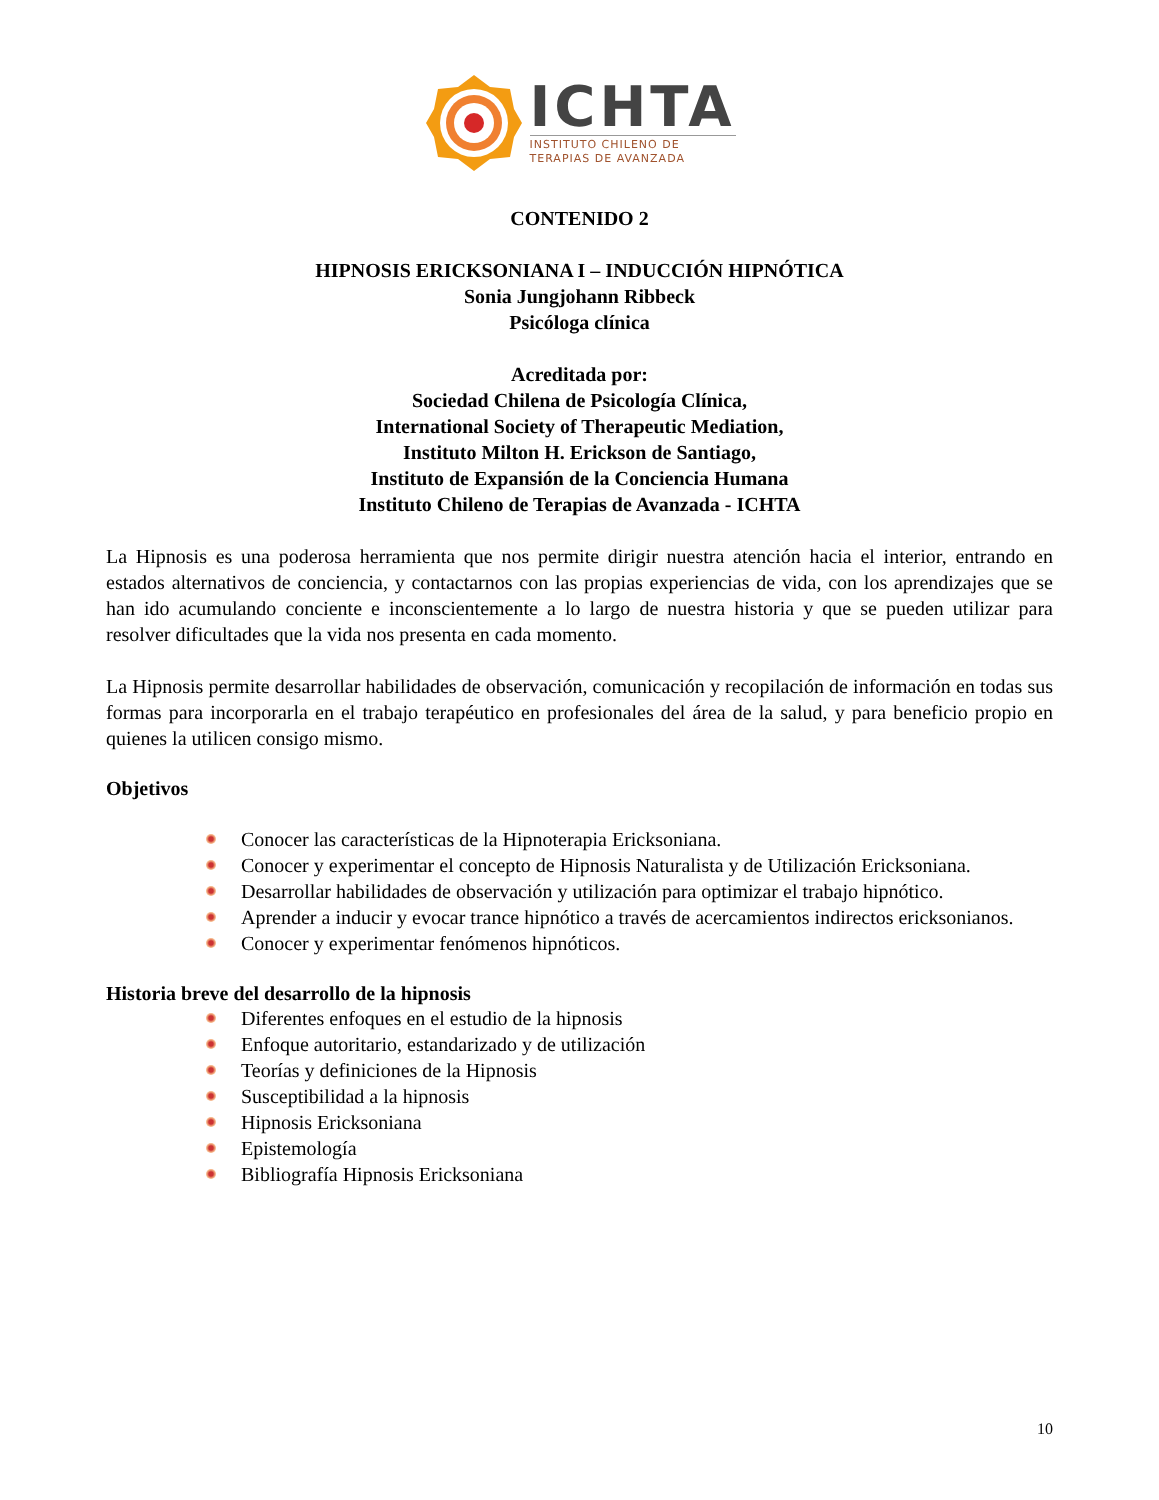ICHTA
INSTITUTO CHILENO DE
TERAPIAS DE AVANZADA
CONTENIDO 2
HIPNOSIS ERICKSONIANA I – INDUCCIÓN HIPNÓTICA
Sonia Jungjohann Ribbeck
Psicóloga clínica
Acreditada por:
Sociedad Chilena de Psicología Clínica,
International Society of Therapeutic Mediation,
Instituto Milton H. Erickson de Santiago,
Instituto de Expansión de la Conciencia Humana
Instituto Chileno de Terapias de Avanzada - ICHTA
La Hipnosis es una poderosa herramienta que nos permite dirigir nuestra atención hacia el interior, entrando en estados alternativos de conciencia, y contactarnos con las propias experiencias de vida, con los aprendizajes que se han ido acumulando conciente e inconscientemente a lo largo de nuestra historia y que se pueden utilizar para resolver dificultades que la vida nos presenta en cada momento.
La Hipnosis permite desarrollar habilidades de observación, comunicación y recopilación de información en todas sus formas para incorporarla en el trabajo terapéutico en profesionales del área de la salud, y para beneficio propio en quienes la utilicen consigo mismo.
Objetivos
Conocer las características de la Hipnoterapia Ericksoniana.
Conocer y experimentar el concepto de Hipnosis Naturalista y de Utilización Ericksoniana.
Desarrollar habilidades de observación y utilización para optimizar el trabajo hipnótico.
Aprender a inducir y evocar trance hipnótico a través de acercamientos indirectos ericksonianos.
Conocer y experimentar fenómenos hipnóticos.
Historia breve del desarrollo de la hipnosis
Diferentes enfoques en el estudio de la hipnosis
Enfoque autoritario, estandarizado y de utilización
Teorías y definiciones de la Hipnosis
Susceptibilidad a la hipnosis
Hipnosis Ericksoniana
Epistemología
Bibliografía Hipnosis Ericksoniana
10